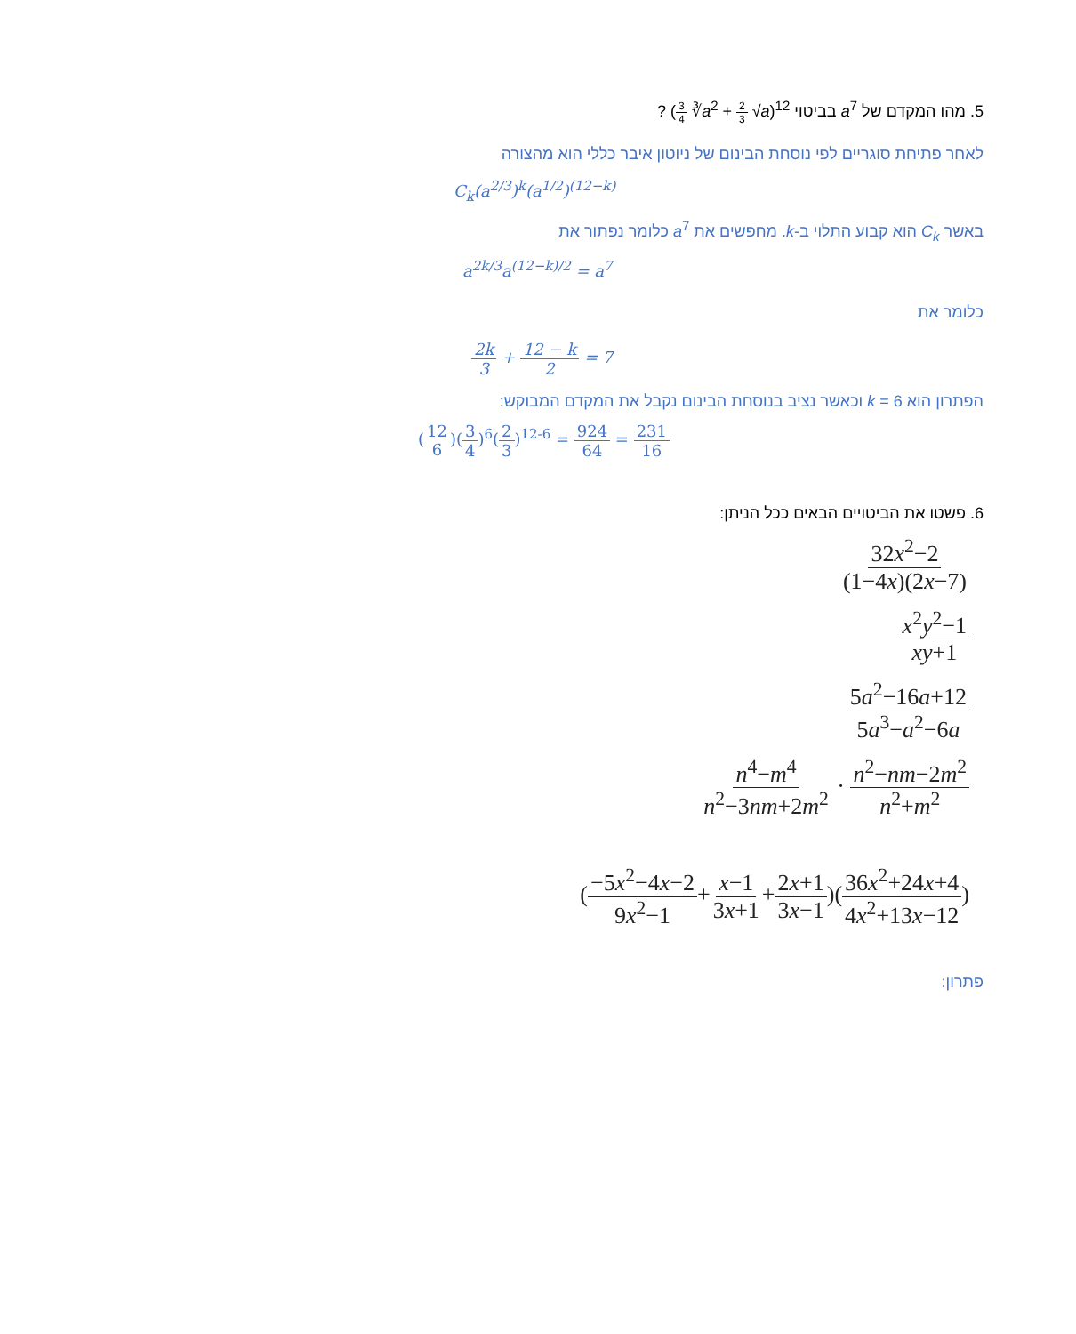5. מהו המקדם של a<sup>7</sup> בביטוי (3 4 ∛a<sup>2</sup> + 2 3 √a)<sup>12</sup> ?
לאחר פתיחת סוגריים לפי נוסחת הבינום של ניוטון איבר כללי הוא מהצורה
C<sub>k</sub>(a<sup>2/3</sup>)<sup>k</sup>(a<sup>1/2</sup>)<sup>(12−k)</sup>
באשר C<sub>k</sub> הוא קבוע התלוי ב-k. מחפשים את a<sup>7</sup> כלומר נפתור את
a<sup>2k/3</sup>a<sup>(12−k)/2</sup> = a<sup>7</sup>
כלומר את
2k 3 + 12 − k 2 = 7
הפתרון הוא k = 6 וכאשר נציב בנוסחת הבינום נקבל את המקדם המבוקש:
(12 6)(3 4)<sup>6</sup>(2 3)<sup>12-6</sup> = 924 64 = 231 16
6. פשטו את הביטויים הבאים ככל הניתן:
32x<sup>2</sup>−2 (1−4x)(2x−7)
x<sup>2</sup>y<sup>2</sup>−1 xy+1
5a<sup>2</sup>−16a+12 5a<sup>3</sup>−a<sup>2</sup>−6a
n<sup>4</sup>−m<sup>4</sup> n<sup>2</sup>−3nm+2m<sup>2</sup> · n<sup>2</sup>−nm−2m<sup>2</sup> n<sup>2</sup>+m<sup>2</sup>
(−5x<sup>2</sup>−4x−2 9x<sup>2</sup>−1+x−1 3x+1+2x+1 3x−1)(36x<sup>2</sup>+24x+4 4x<sup>2</sup>+13x−12)
פתרון: